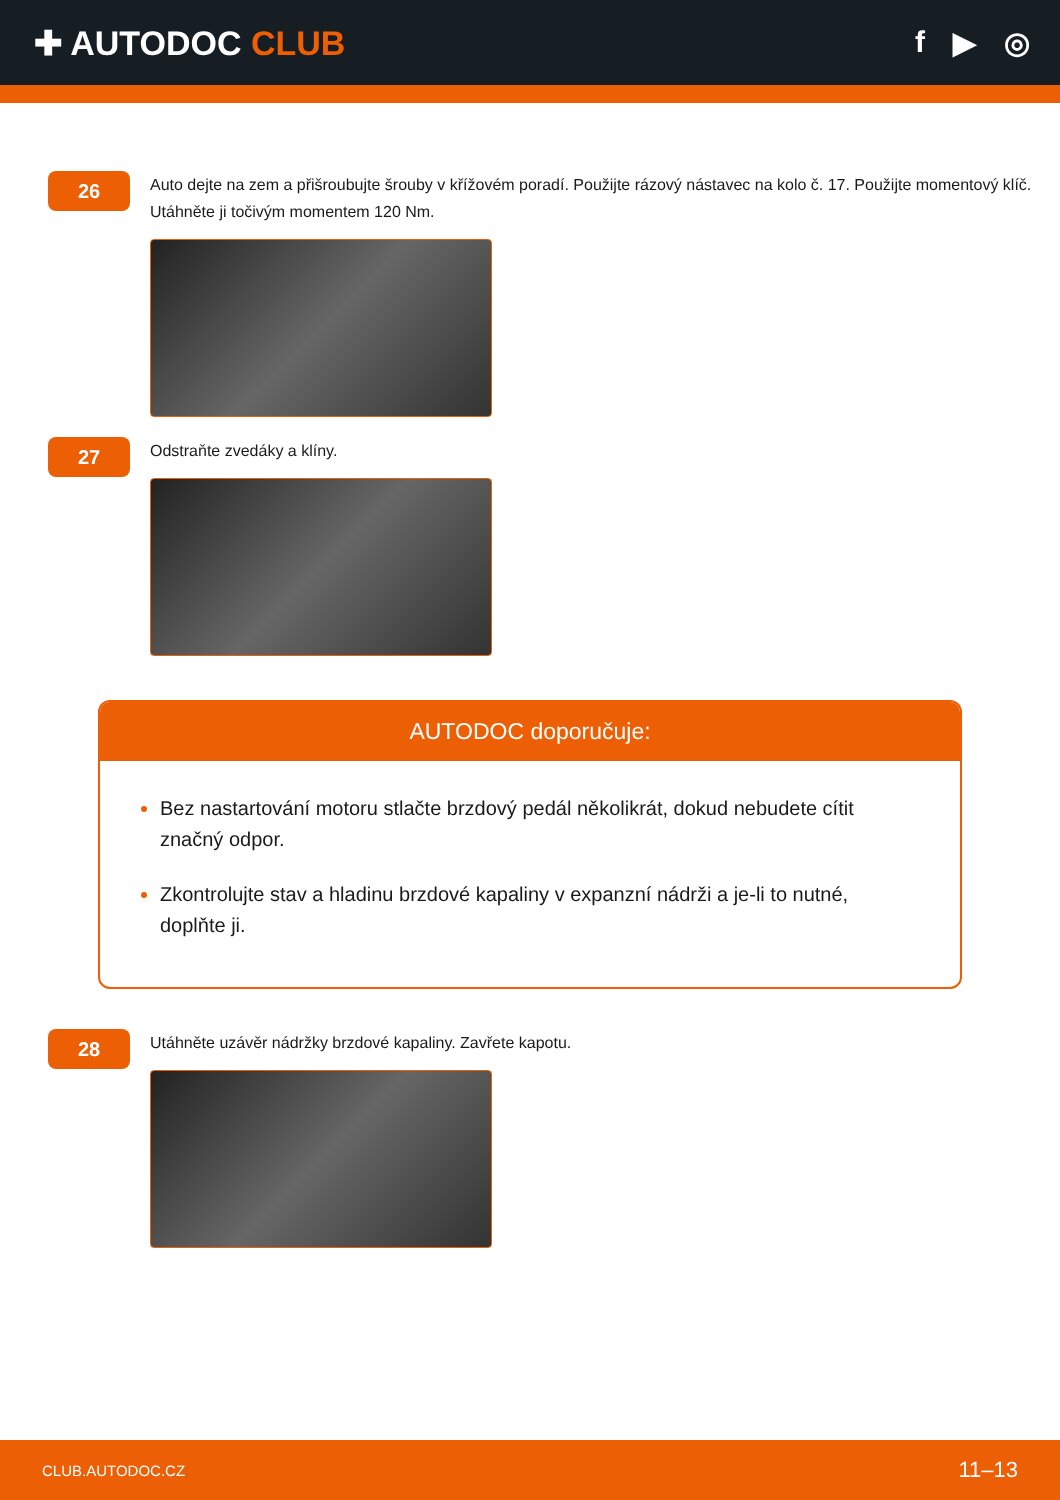✚ AUTODOC CLUB f ▶ ◎
26
Auto dejte na zem a přišroubujte šrouby v křížovém poradí. Použijte rázový nástavec na kolo č. 17. Použijte momentový klíč. Utáhněte ji točivým momentem 120 Nm.
27
Odstraňte zvedáky a klíny.
AUTODOC doporučuje:
Bez nastartování motoru stlačte brzdový pedál několikrát, dokud nebudete cítit značný odpor.
Zkontrolujte stav a hladinu brzdové kapaliny v expanzní nádrži a je-li to nutné, doplňte ji.
28
Utáhněte uzávěr nádržky brzdové kapaliny. Zavřete kapotu.
CLUB.AUTODOC.CZ 11–13